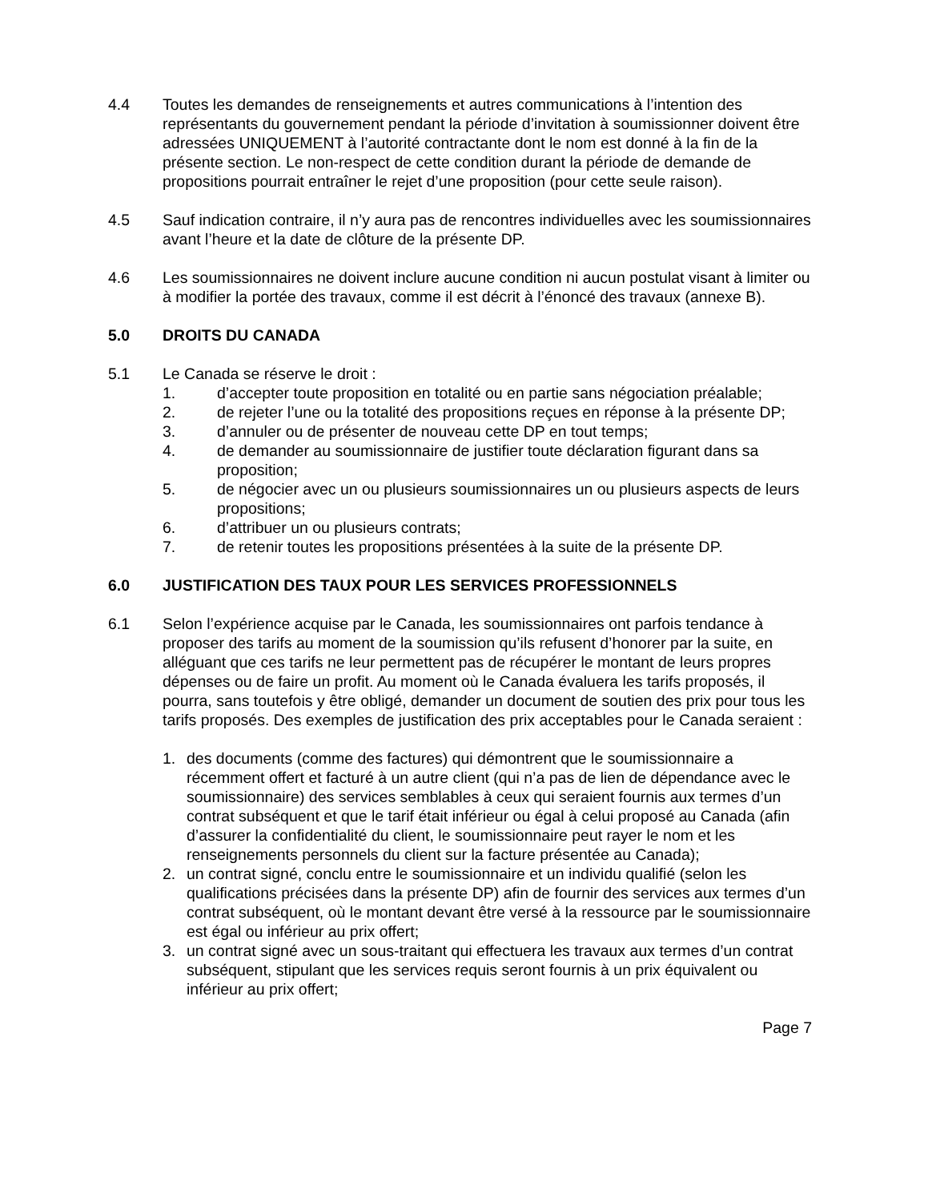4.4 Toutes les demandes de renseignements et autres communications à l’intention des représentants du gouvernement pendant la période d’invitation à soumissionner doivent être adressées UNIQUEMENT à l’autorité contractante dont le nom est donné à la fin de la présente section. Le non-respect de cette condition durant la période de demande de propositions pourrait entraîner le rejet d’une proposition (pour cette seule raison).
4.5 Sauf indication contraire, il n’y aura pas de rencontres individuelles avec les soumissionnaires avant l’heure et la date de clôture de la présente DP.
4.6 Les soumissionnaires ne doivent inclure aucune condition ni aucun postulat visant à limiter ou à modifier la portée des travaux, comme il est décrit à l’énoncé des travaux (annexe B).
5.0 DROITS DU CANADA
5.1 Le Canada se réserve le droit :
1. d’accepter toute proposition en totalité ou en partie sans négociation préalable;
2. de rejeter l’une ou la totalité des propositions reçues en réponse à la présente DP;
3. d’annuler ou de présenter de nouveau cette DP en tout temps;
4. de demander au soumissionnaire de justifier toute déclaration figurant dans sa proposition;
5. de négocier avec un ou plusieurs soumissionnaires un ou plusieurs aspects de leurs propositions;
6. d’attribuer un ou plusieurs contrats;
7. de retenir toutes les propositions présentées à la suite de la présente DP.
6.0 JUSTIFICATION DES TAUX POUR LES SERVICES PROFESSIONNELS
6.1 Selon l’expérience acquise par le Canada, les soumissionnaires ont parfois tendance à proposer des tarifs au moment de la soumission qu’ils refusent d’honorer par la suite, en alléguant que ces tarifs ne leur permettent pas de récupérer le montant de leurs propres dépenses ou de faire un profit. Au moment où le Canada évaluera les tarifs proposés, il pourra, sans toutefois y être obligé, demander un document de soutien des prix pour tous les tarifs proposés. Des exemples de justification des prix acceptables pour le Canada seraient :
1. des documents (comme des factures) qui démontrent que le soumissionnaire a récemment offert et facturé à un autre client (qui n’a pas de lien de dépendance avec le soumissionnaire) des services semblables à ceux qui seraient fournis aux termes d’un contrat subséquent et que le tarif était inférieur ou égal à celui proposé au Canada (afin d’assurer la confidentialité du client, le soumissionnaire peut rayer le nom et les renseignements personnels du client sur la facture présentée au Canada);
2. un contrat signé, conclu entre le soumissionnaire et un individu qualifié (selon les qualifications précisées dans la présente DP) afin de fournir des services aux termes d’un contrat subséquent, où le montant devant être versé à la ressource par le soumissionnaire est égal ou inférieur au prix offert;
3. un contrat signé avec un sous-traitant qui effectuera les travaux aux termes d’un contrat subséquent, stipulant que les services requis seront fournis à un prix équivalent ou inférieur au prix offert;
Page 7